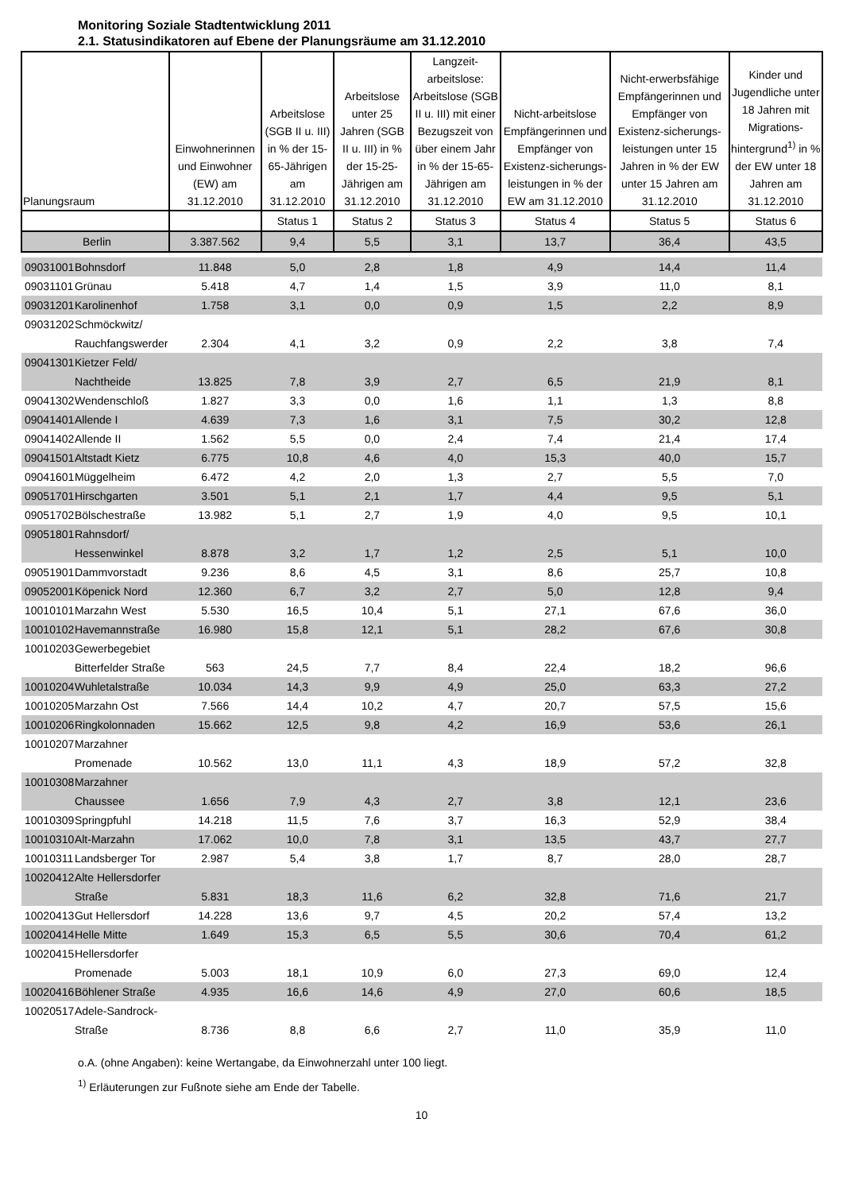Monitoring Soziale Stadtentwicklung 2011
2.1. Statusindikatoren auf Ebene der Planungsräume am 31.12.2010
| Planungsraum | | Einwohnerinnen und Einwohner (EW) am 31.12.2010 | Arbeitslose (SGB II u. III) in % der 15-65-Jährigen am 31.12.2010 | Arbeitslose unter 25 Jahren (SGB II u. III) in % der 15-25-Jährigen am 31.12.2010 | Langzeit-arbeitslose: Arbeitslose (SGB II u. III) mit einer Bezugszeit von über einem Jahr in % der 15-65-Jährigen am 31.12.2010 | Nicht-arbeitslose Empfängerinnen und Empfänger von Existenz-sicherungs-leistungen in % der EW am 31.12.2010 | Nicht-erwerbsfähige Empfängerinnen und Empfänger von Existenz-sicherungs-leistungen unter 15 Jahren in % der EW unter 15 Jahren am 31.12.2010 | Kinder und Jugendliche unter 18 Jahren mit Migrations-hintergrund<sup>1)</sup> in % der EW unter 18 Jahren am 31.12.2010 |
| --- | --- | --- | --- | --- | --- | --- | --- | --- |
| | | | Status 1 | Status 2 | Status 3 | Status 4 | Status 5 | Status 6 |
| Berlin | | 3.387.562 | 9,4 | 5,5 | 3,1 | 13,7 | 36,4 | 43,5 |
| 09031001 | Bohnsdorf | 11.848 | 5,0 | 2,8 | 1,8 | 4,9 | 14,4 | 11,4 |
| 09031101 | Grünau | 5.418 | 4,7 | 1,4 | 1,5 | 3,9 | 11,0 | 8,1 |
| 09031201 | Karolinenhof | 1.758 | 3,1 | 0,0 | 0,9 | 1,5 | 2,2 | 8,9 |
| 09031202 | Schmöckwitz/ Rauchfangswerder | 2.304 | 4,1 | 3,2 | 0,9 | 2,2 | 3,8 | 7,4 |
| 09041301 | Kietzer Feld/ Nachtheide | 13.825 | 7,8 | 3,9 | 2,7 | 6,5 | 21,9 | 8,1 |
| 09041302 | Wendenschloß | 1.827 | 3,3 | 0,0 | 1,6 | 1,1 | 1,3 | 8,8 |
| 09041401 | Allende I | 4.639 | 7,3 | 1,6 | 3,1 | 7,5 | 30,2 | 12,8 |
| 09041402 | Allende II | 1.562 | 5,5 | 0,0 | 2,4 | 7,4 | 21,4 | 17,4 |
| 09041501 | Altstadt Kietz | 6.775 | 10,8 | 4,6 | 4,0 | 15,3 | 40,0 | 15,7 |
| 09041601 | Müggelheim | 6.472 | 4,2 | 2,0 | 1,3 | 2,7 | 5,5 | 7,0 |
| 09051701 | Hirschgarten | 3.501 | 5,1 | 2,1 | 1,7 | 4,4 | 9,5 | 5,1 |
| 09051702 | Bölschestraße | 13.982 | 5,1 | 2,7 | 1,9 | 4,0 | 9,5 | 10,1 |
| 09051801 | Rahnsdorf/ Hessenwinkel | 8.878 | 3,2 | 1,7 | 1,2 | 2,5 | 5,1 | 10,0 |
| 09051901 | Dammvorstadt | 9.236 | 8,6 | 4,5 | 3,1 | 8,6 | 25,7 | 10,8 |
| 09052001 | Köpenick Nord | 12.360 | 6,7 | 3,2 | 2,7 | 5,0 | 12,8 | 9,4 |
| 10010101 | Marzahn West | 5.530 | 16,5 | 10,4 | 5,1 | 27,1 | 67,6 | 36,0 |
| 10010102 | Havemannstraße | 16.980 | 15,8 | 12,1 | 5,1 | 28,2 | 67,6 | 30,8 |
| 10010203 | Gewerbegebiet Bitterfelder Straße | 563 | 24,5 | 7,7 | 8,4 | 22,4 | 18,2 | 96,6 |
| 10010204 | Wuhletalstraße | 10.034 | 14,3 | 9,9 | 4,9 | 25,0 | 63,3 | 27,2 |
| 10010205 | Marzahn Ost | 7.566 | 14,4 | 10,2 | 4,7 | 20,7 | 57,5 | 15,6 |
| 10010206 | Ringkolonnaden | 15.662 | 12,5 | 9,8 | 4,2 | 16,9 | 53,6 | 26,1 |
| 10010207 | Marzahner Promenade | 10.562 | 13,0 | 11,1 | 4,3 | 18,9 | 57,2 | 32,8 |
| 10010308 | Marzahner Chaussee | 1.656 | 7,9 | 4,3 | 2,7 | 3,8 | 12,1 | 23,6 |
| 10010309 | Springpfuhl | 14.218 | 11,5 | 7,6 | 3,7 | 16,3 | 52,9 | 38,4 |
| 10010310 | Alt-Marzahn | 17.062 | 10,0 | 7,8 | 3,1 | 13,5 | 43,7 | 27,7 |
| 10010311 | Landsberger Tor | 2.987 | 5,4 | 3,8 | 1,7 | 8,7 | 28,0 | 28,7 |
| 10020412 | Alte Hellersdorfer Straße | 5.831 | 18,3 | 11,6 | 6,2 | 32,8 | 71,6 | 21,7 |
| 10020413 | Gut Hellersdorf | 14.228 | 13,6 | 9,7 | 4,5 | 20,2 | 57,4 | 13,2 |
| 10020414 | Helle Mitte | 1.649 | 15,3 | 6,5 | 5,5 | 30,6 | 70,4 | 61,2 |
| 10020415 | Hellersdorfer Promenade | 5.003 | 18,1 | 10,9 | 6,0 | 27,3 | 69,0 | 12,4 |
| 10020416 | Böhlener Straße | 4.935 | 16,6 | 14,6 | 4,9 | 27,0 | 60,6 | 18,5 |
| 10020517 | Adele-Sandrock- Straße | 8.736 | 8,8 | 6,6 | 2,7 | 11,0 | 35,9 | 11,0 |
o.A. (ohne Angaben): keine Wertangabe, da Einwohnerzahl unter 100 liegt.
<sup>1)</sup> Erläuterungen zur Fußnote siehe am Ende der Tabelle.
10